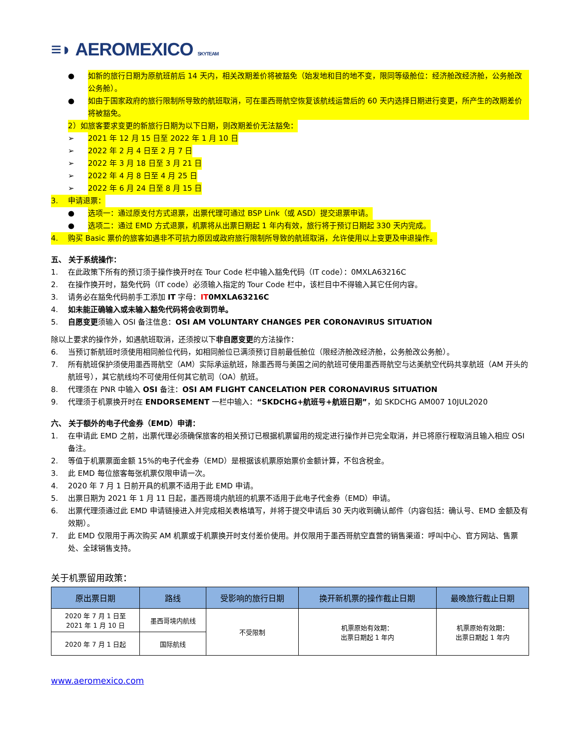≡◗ AEROMEXICO SKYTEAM
● 如新的旅行日期为原航班前后 14 天内，相关改期差价将被豁免（始发地和目的地不变，限同等级舱位：经济舱改经济舱，公务舱改公务舱）。
● 如由于国家政府的旅行限制所导致的航班取消，可在墨西哥航空恢复该航线运营后的 60 天内选择日期进行变更，所产生的改期差价将被豁免。
2）如旅客要求变更的新旅行日期为以下日期，则改期差价无法豁免：
➢ 2021 年 12 月 15 日至 2022 年 1 月 10 日
➢ 2022 年 2 月 4 日至 2 月 7 日
➢ 2022 年 3 月 18 日至 3 月 21 日
➢ 2022 年 4 月 8 日至 4 月 25 日
➢ 2022 年 6 月 24 日至 8 月 15 日
3. 申请退票：
● 选项一：通过原支付方式退票，出票代理可通过 BSP Link（或 ASD）提交退票申请。
● 选项二：通过 EMD 方式退票，机票将从出票日期起 1 年内有效，旅行将于预订日期起 330 天内完成。
4. 购买 Basic 票价的旅客如遇非不可抗力原因或政府旅行限制所导致的航班取消，允许使用以上变更及申退操作。
五、 关于系统操作：
1. 在此政策下所有的预订须于操作换开时在 Tour Code 栏中输入豁免代码（IT code）：0MXLA63216C
2. 在操作换开时，豁免代码（IT code）必须输入指定的 Tour Code 栏中，该栏目中不得输入其它任何内容。
3. 请务必在豁免代码前手工添加 IT 字母：IT 0MXLA63216C
4. 如未能正确输入或未输入豁免代码将会收到罚单。
5. 自愿变更须输入 OSI 备注信息：OSI AM VOLUNTARY CHANGES PER CORONAVIRUS SITUATION
除以上要求的操作外，如遇航班取消，还须按以下 非自愿变更 的方法操作：
6. 当预订新航班时须使用相同舱位代码，如相同舱位已满须预订目前最低舱位（限经济舱改经济舱，公务舱改公务舱）。
7. 所有航班保护须使用墨西哥航空（AM）实际承运航班，除墨西哥与美国之间的航班可使用墨西哥航空与达美航空代码共享航班（AM 开头的航班号），其它航线均不可使用任何其它航司（OA）航班。
8. 代理须在 PNR 中输入 OSI 备注：OSI AM FLIGHT CANCELATION PER CORONAVIRUS SITUATION
9. 代理须于机票换开时在 ENDORSEMENT 一栏中输入：“SKDCHG+航班号+航班日期”，如 SKDCHG AM007 10JUL2020
六、 关于额外的电子代金券（EMD）申请：
1. 在申请此 EMD 之前，出票代理必须确保旅客的相关预订已根据机票留用的规定进行操作并已完全取消，并已将原行程取消且输入相应 OSI 备注。
2. 等值于机票票面金额 15%的电子代金券（EMD）是根据该机票原始票价金额计算，不包含税金。
3. 此 EMD 每位旅客每张机票仅限申请一次。
4. 2020 年 7 月 1 日前开具的机票不适用于此 EMD 申请。
5. 出票日期为 2021 年 1 月 11 日起，墨西哥境内航班的机票不适用于此电子代金券（EMD）申请。
6. 出票代理须通过此 EMD 申请链接进入并完成相关表格填写，并将于提交申请后 30 天内收到确认邮件（内容包括：确认号、EMD 金额及有效期）。
7. 此 EMD 仅限用于再次购买 AM 机票或于机票换开时支付差价使用。并仅限用于墨西哥航空直营的销售渠道：呼叫中心、官方网站、售票处、全球销售支持。
关于机票留用政策：
| 原出票日期 | 路线 | 受影响的旅行日期 | 换开新机票的操作截止日期 | 最晚旅行截止日期 |
| --- | --- | --- | --- | --- |
| 2020 年 7 月 1 日至 2021 年 1 月 10 日 | 墨西哥境内航线 | 不受限制 | 机票原始有效期： 出票日期起 1 年内 | 机票原始有效期： 出票日期起 1 年内 |
| 2020 年 7 月 1 日起 | 国际航线 | | | |
www.aeromexico.com